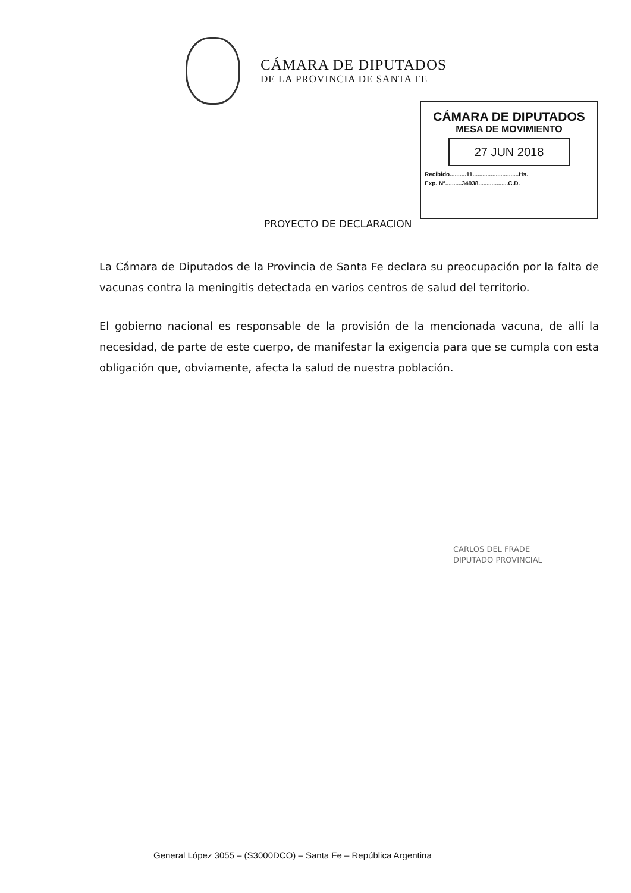CÁMARA DE DIPUTADOS
DE LA PROVINCIA DE SANTA FE
CÁMARA DE DIPUTADOS
MESA DE MOVIMIENTO
27 JUN 2018
Recibido..........11............................Hs.
Exp. Nº..........34938..................C.D.
PROYECTO DE DECLARACION
La Cámara de Diputados de la Provincia de Santa Fe declara su preocupación por la falta de vacunas contra la meningitis detectada en varios centros de salud del territorio.
El gobierno nacional es responsable de la provisión de la mencionada vacuna, de allí la necesidad, de parte de este cuerpo, de manifestar la exigencia para que se cumpla con esta obligación que, obviamente, afecta la salud de nuestra población.
CARLOS DEL FRADE
DIPUTADO PROVINCIAL
General López 3055 – (S3000DCO) – Santa Fe – República Argentina